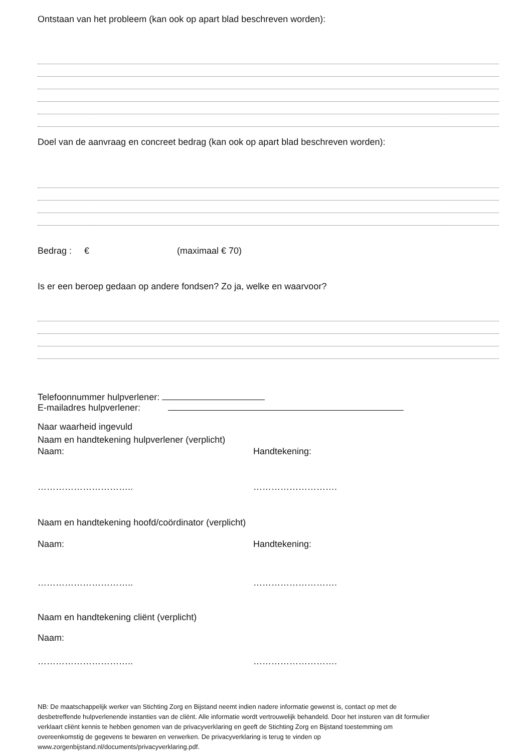Ontstaan van het probleem (kan ook op apart blad beschreven worden):
Doel van de aanvraag en concreet bedrag (kan ook op apart blad beschreven worden):
Bedrag : € (maximaal € 70)
Is er een beroep gedaan op andere fondsen? Zo ja, welke en waarvoor?
Telefoonnummer hulpverlener:
E-mailadres hulpverlener:
Naar waarheid ingevuld
Naam en handtekening hulpverlener (verplicht)
Naam: Handtekening:
………………………….. ……………………….
Naam en handtekening hoofd/coördinator (verplicht)
Naam: Handtekening:
………………………….. ……………………….
Naam en handtekening cliënt (verplicht)
Naam:
………………………….. ……………………….
NB: De maatschappelijk werker van Stichting Zorg en Bijstand neemt indien nadere informatie gewenst is, contact op met de desbetreffende hulpverlenende instanties van de cliënt. Alle informatie wordt vertrouwelijk behandeld. Door het insturen van dit formulier verklaart cliënt kennis te hebben genomen van de privacyverklaring en geeft de Stichting Zorg en Bijstand toestemming om overeenkomstig de gegevens te bewaren en verwerken. De privacyverklaring is terug te vinden op www.zorgenbijstand.nl/documents/privacyverklaring.pdf.